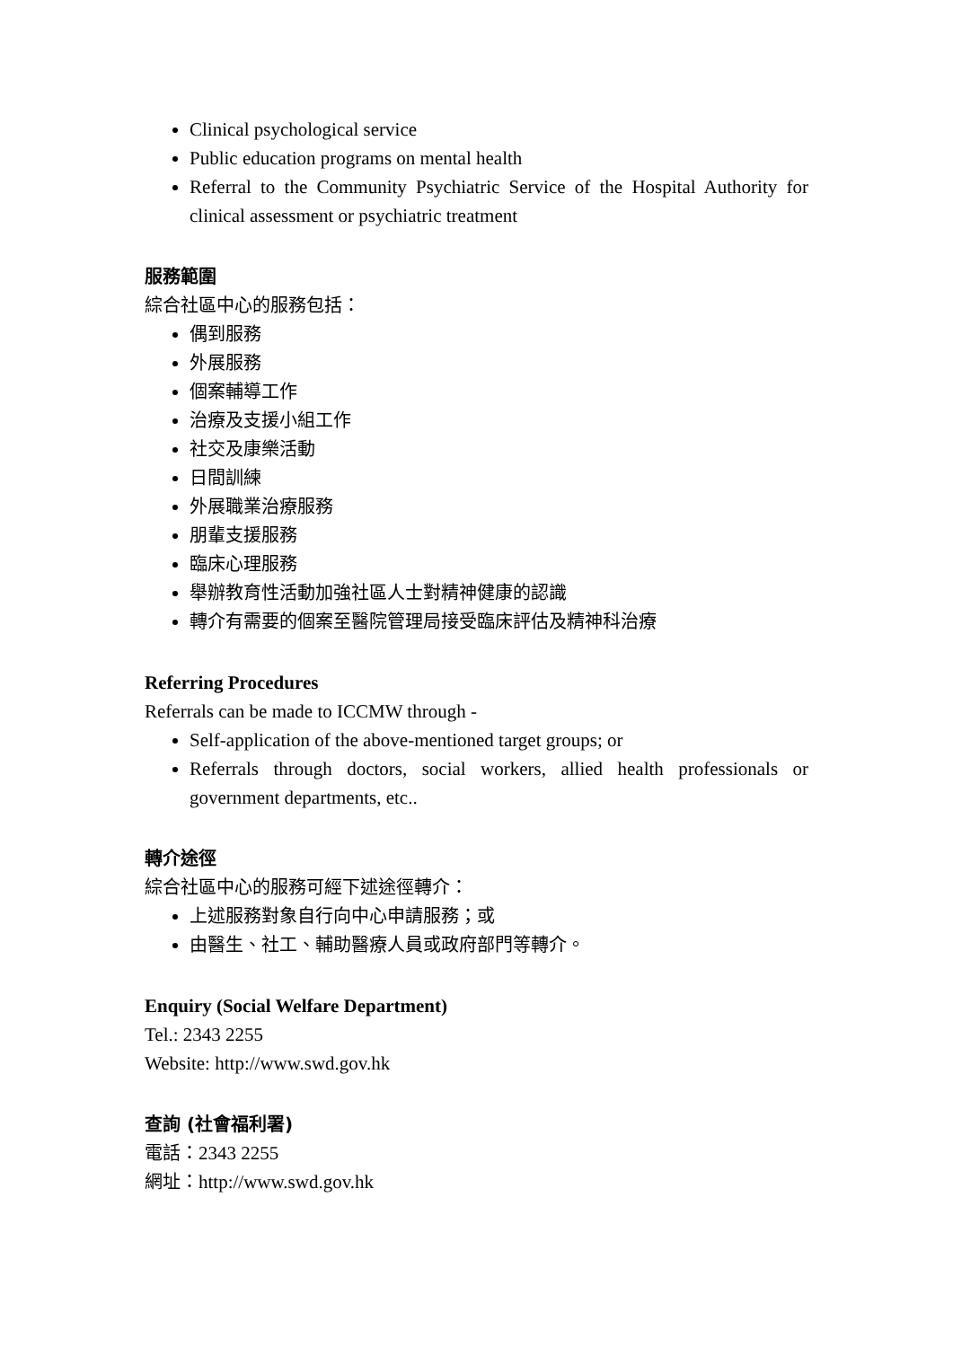Clinical psychological service
Public education programs on mental health
Referral to the Community Psychiatric Service of the Hospital Authority for clinical assessment or psychiatric treatment
服務範圍
綜合社區中心的服務包括：
偶到服務
外展服務
個案輔導工作
治療及支援小組工作
社交及康樂活動
日間訓練
外展職業治療服務
朋輩支援服務
臨床心理服務
舉辦教育性活動加強社區人士對精神健康的認識
轉介有需要的個案至醫院管理局接受臨床評估及精神科治療
Referring Procedures
Referrals can be made to ICCMW through -
Self-application of the above-mentioned target groups; or
Referrals through doctors, social workers, allied health professionals or government departments, etc..
轉介途徑
綜合社區中心的服務可經下述途徑轉介：
上述服務對象自行向中心申請服務；或
由醫生、社工、輔助醫療人員或政府部門等轉介。
Enquiry (Social Welfare Department)
Tel.: 2343 2255
Website: http://www.swd.gov.hk
查詢 (社會福利署)
電話：2343 2255
網址：http://www.swd.gov.hk